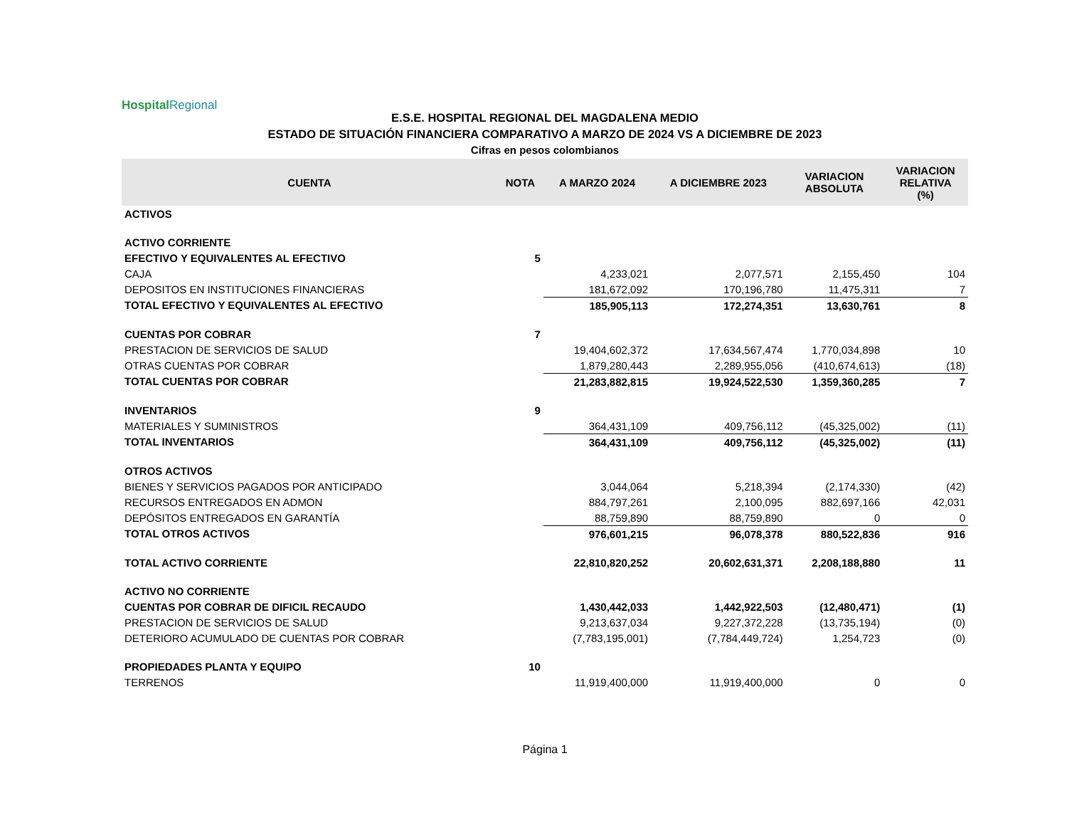Hospital Regional
E.S.E. HOSPITAL REGIONAL DEL MAGDALENA MEDIO
ESTADO DE SITUACIÓN FINANCIERA COMPARATIVO A MARZO DE 2024 VS A DICIEMBRE DE 2023
Cifras en pesos colombianos
| CUENTA | NOTA | A MARZO 2024 | A DICIEMBRE 2023 | VARIACION ABSOLUTA | VARIACION RELATIVA (%) |
| --- | --- | --- | --- | --- | --- |
| ACTIVOS | | | | | |
| ACTIVO CORRIENTE | | | | | |
| EFECTIVO Y EQUIVALENTES AL EFECTIVO | 5 | | | | |
| CAJA | | 4,233,021 | 2,077,571 | 2,155,450 | 104 |
| DEPOSITOS EN INSTITUCIONES FINANCIERAS | | 181,672,092 | 170,196,780 | 11,475,311 | 7 |
| TOTAL EFECTIVO Y EQUIVALENTES AL EFECTIVO | | 185,905,113 | 172,274,351 | 13,630,761 | 8 |
| CUENTAS POR COBRAR | 7 | | | | |
| PRESTACION DE SERVICIOS DE SALUD | | 19,404,602,372 | 17,634,567,474 | 1,770,034,898 | 10 |
| OTRAS CUENTAS POR COBRAR | | 1,879,280,443 | 2,289,955,056 | (410,674,613) | (18) |
| TOTAL CUENTAS POR COBRAR | | 21,283,882,815 | 19,924,522,530 | 1,359,360,285 | 7 |
| INVENTARIOS | 9 | | | | |
| MATERIALES Y SUMINISTROS | | 364,431,109 | 409,756,112 | (45,325,002) | (11) |
| TOTAL INVENTARIOS | | 364,431,109 | 409,756,112 | (45,325,002) | (11) |
| OTROS ACTIVOS | | | | | |
| BIENES Y SERVICIOS PAGADOS POR ANTICIPADO | | 3,044,064 | 5,218,394 | (2,174,330) | (42) |
| RECURSOS ENTREGADOS EN ADMON | | 884,797,261 | 2,100,095 | 882,697,166 | 42,031 |
| DEPÓSITOS ENTREGADOS EN GARANTÍA | | 88,759,890 | 88,759,890 | 0 | 0 |
| TOTAL OTROS ACTIVOS | | 976,601,215 | 96,078,378 | 880,522,836 | 916 |
| TOTAL ACTIVO CORRIENTE | | 22,810,820,252 | 20,602,631,371 | 2,208,188,880 | 11 |
| ACTIVO NO CORRIENTE | | | | | |
| CUENTAS POR COBRAR DE DIFICIL RECAUDO | | 1,430,442,033 | 1,442,922,503 | (12,480,471) | (1) |
| PRESTACION DE SERVICIOS DE SALUD | | 9,213,637,034 | 9,227,372,228 | (13,735,194) | (0) |
| DETERIORO ACUMULADO DE CUENTAS POR COBRAR | | (7,783,195,001) | (7,784,449,724) | 1,254,723 | (0) |
| PROPIEDADES PLANTA Y EQUIPO | 10 | | | | |
| TERRENOS | | 11,919,400,000 | 11,919,400,000 | 0 | 0 |
Página 1